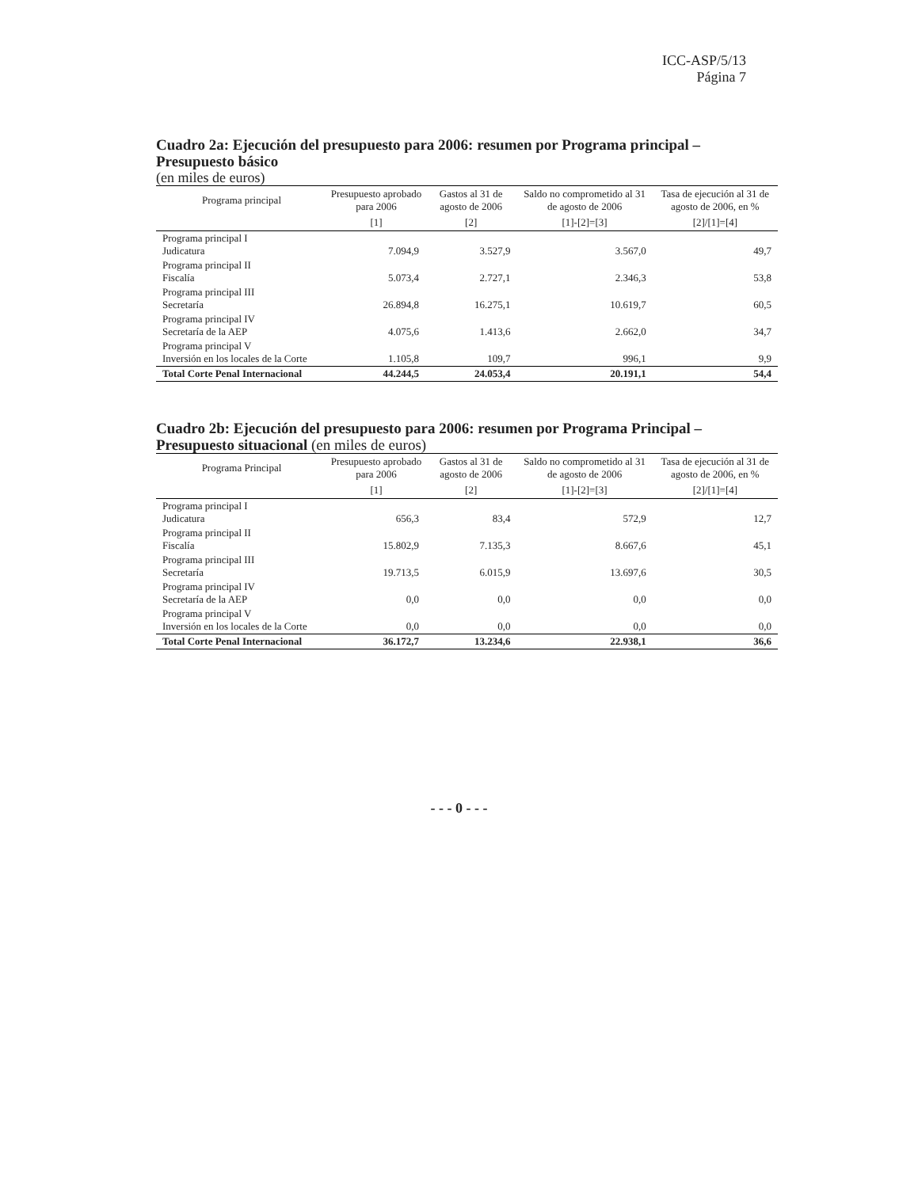ICC-ASP/5/13
Página 7
Cuadro 2a: Ejecución del presupuesto para 2006: resumen por Programa principal – Presupuesto básico
(en miles de euros)
| Programa principal | Presupuesto aprobado para 2006 | Gastos al 31 de agosto de 2006 | Saldo no comprometido al 31 de agosto de 2006 | Tasa de ejecución al 31 de agosto de 2006, en % |
| --- | --- | --- | --- | --- |
| | [1] | [2] | [1]-[2]=[3] | [2]/[1]=[4] |
| Programa principal I Judicatura | 7.094,9 | 3.527,9 | 3.567,0 | 49,7 |
| Programa principal II Fiscalía | 5.073,4 | 2.727,1 | 2.346,3 | 53,8 |
| Programa principal III Secretaría | 26.894,8 | 16.275,1 | 10.619,7 | 60,5 |
| Programa principal IV Secretaría de la AEP | 4.075,6 | 1.413,6 | 2.662,0 | 34,7 |
| Programa principal V Inversión en los locales de la Corte | 1.105,8 | 109,7 | 996,1 | 9,9 |
| Total Corte Penal Internacional | 44.244,5 | 24.053,4 | 20.191,1 | 54,4 |
Cuadro 2b: Ejecución del presupuesto para 2006: resumen por Programa Principal – Presupuesto situacional (en miles de euros)
| Programa Principal | Presupuesto aprobado para 2006 | Gastos al 31 de agosto de 2006 | Saldo no comprometido al 31 de agosto de 2006 | Tasa de ejecución al 31 de agosto de 2006, en % |
| --- | --- | --- | --- | --- |
| | [1] | [2] | [1]-[2]=[3] | [2]/[1]=[4] |
| Programa principal I Judicatura | 656,3 | 83,4 | 572,9 | 12,7 |
| Programa principal II Fiscalía | 15.802,9 | 7.135,3 | 8.667,6 | 45,1 |
| Programa principal III Secretaría | 19.713,5 | 6.015,9 | 13.697,6 | 30,5 |
| Programa principal IV Secretaría de la AEP | 0,0 | 0,0 | 0,0 | 0,0 |
| Programa principal V Inversión en los locales de la Corte | 0,0 | 0,0 | 0,0 | 0,0 |
| Total Corte Penal Internacional | 36.172,7 | 13.234,6 | 22.938,1 | 36,6 |
- - - 0 - - -